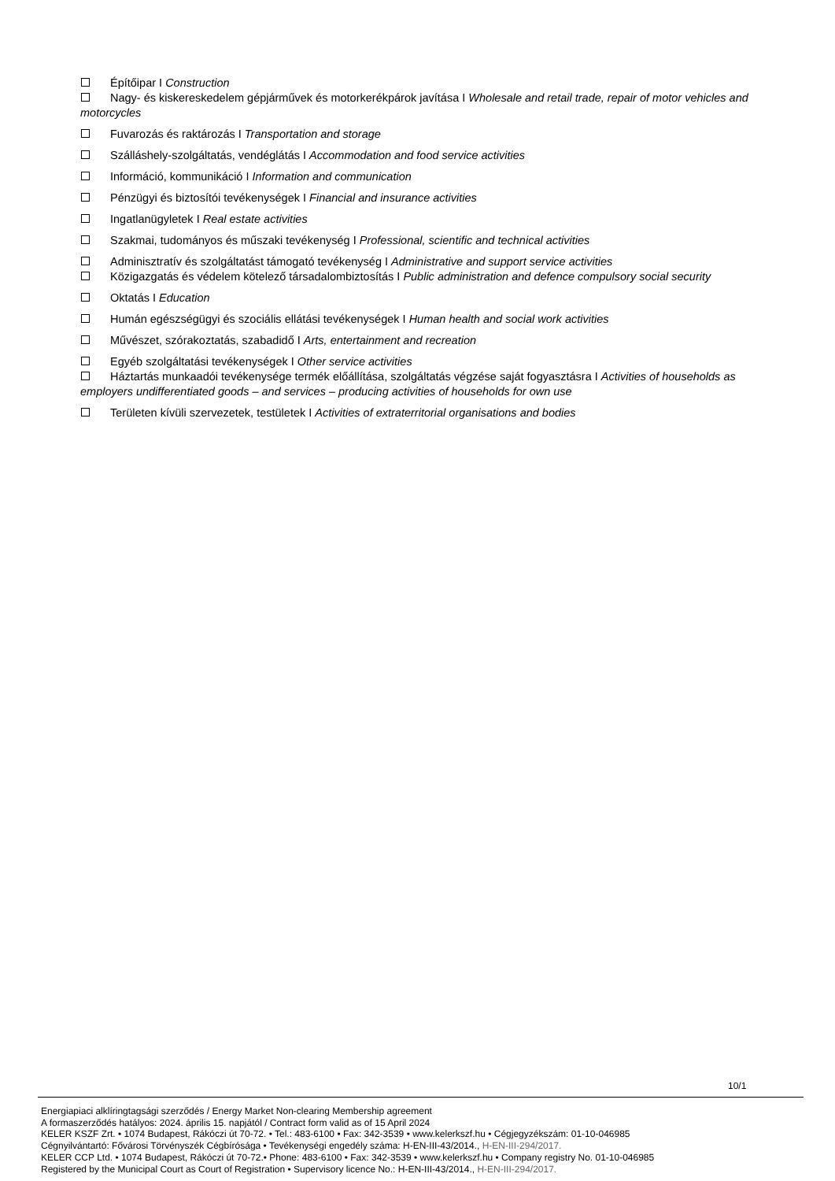Építőipar I Construction
Nagy- és kiskereskedelem gépjárművek és motorkerékpárok javítása I Wholesale and retail trade, repair of motor vehicles and motorcycles
Fuvarozás és raktározás I Transportation and storage
Szálláshely-szolgáltatás, vendéglátás I Accommodation and food service activities
Információ, kommunikáció I Information and communication
Pénzügyi és biztosítói tevékenységek I Financial and insurance activities
Ingatlanügyletek I Real estate activities
Szakmai, tudományos és műszaki tevékenység I Professional, scientific and technical activities
Adminisztratív és szolgáltatást támogató tevékenység I Administrative and support service activities
Közigazgatás és védelem kötelező társadalombiztosítás I Public administration and defence compulsory social security
Oktatás I Education
Humán egészségügyi és szociális ellátási tevékenységek I Human health and social work activities
Művészet, szórakoztatás, szabadidő I Arts, entertainment and recreation
Egyéb szolgáltatási tevékenységek I Other service activities
Háztartás munkaadói tevékenysége termék előállítása, szolgáltatás végzése saját fogyasztásra I Activities of households as employers undifferentiated goods – and services – producing activities of households for own use
Területen kívüli szervezetek, testületek I Activities of extraterritorial organisations and bodies
10/1
Energiapiaci alklíringtagsági szerződés / Energy Market Non-clearing Membership agreement
A formaszerződés hatályos: 2024. április 15. napjától / Contract form valid as of 15 April 2024
KELER KSZF Zrt. • 1074 Budapest, Rákóczi út 70-72. • Tel.: 483-6100 • Fax: 342-3539 • www.kelerkszf.hu • Cégjegyzékszám: 01-10-046985
Cégnyilvántartó: Fővárosi Törvényszék Cégbírósága • Tevékenységi engedély száma: H-EN-III-43/2014., H-EN-III-294/2017.
KELER CCP Ltd. • 1074 Budapest, Rákóczi út 70-72.• Phone: 483-6100 • Fax: 342-3539 • www.kelerkszf.hu • Company registry No. 01-10-046985
Registered by the Municipal Court as Court of Registration • Supervisory licence No.: H-EN-III-43/2014., H-EN-III-294/2017.